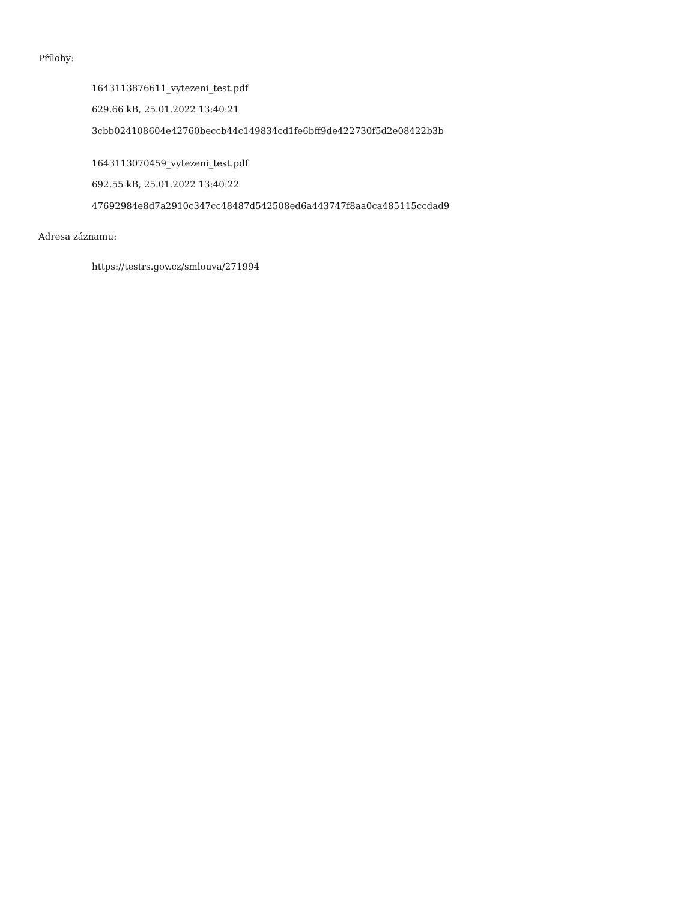Přílohy:
1643113876611_vytezeni_test.pdf
629.66 kB, 25.01.2022 13:40:21
3cbb024108604e42760beccb44c149834cd1fe6bff9de422730f5d2e08422b3b
1643113070459_vytezeni_test.pdf
692.55 kB, 25.01.2022 13:40:22
47692984e8d7a2910c347cc48487d542508ed6a443747f8aa0ca485115ccdad9
Adresa záznamu:
https://testrs.gov.cz/smlouva/271994